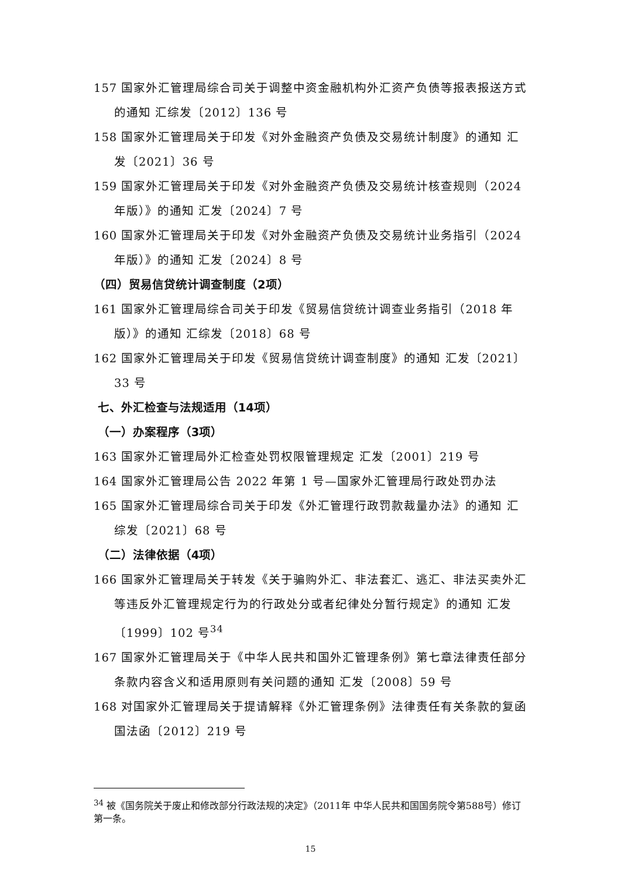157 国家外汇管理局综合司关于调整中资金融机构外汇资产负债等报表报送方式的通知 汇综发〔2012〕136 号
158 国家外汇管理局关于印发《对外金融资产负债及交易统计制度》的通知 汇发〔2021〕36 号
159 国家外汇管理局关于印发《对外金融资产负债及交易统计核查规则（2024 年版）》的通知 汇发〔2024〕7 号
160 国家外汇管理局关于印发《对外金融资产负债及交易统计业务指引（2024 年版）》的通知 汇发〔2024〕8 号
（四）贸易信贷统计调查制度（2项）
161 国家外汇管理局综合司关于印发《贸易信贷统计调查业务指引（2018 年版）》的通知 汇综发〔2018〕68 号
162 国家外汇管理局关于印发《贸易信贷统计调查制度》的通知 汇发〔2021〕33 号
七、外汇检查与法规适用（14项）
（一）办案程序（3项）
163 国家外汇管理局外汇检查处罚权限管理规定 汇发〔2001〕219 号
164 国家外汇管理局公告 2022 年第 1 号—国家外汇管理局行政处罚办法
165 国家外汇管理局综合司关于印发《外汇管理行政罚款裁量办法》的通知 汇综发〔2021〕68 号
（二）法律依据（4项）
166 国家外汇管理局关于转发《关于骗购外汇、非法套汇、逃汇、非法买卖外汇等违反外汇管理规定行为的行政处分或者纪律处分暂行规定》的通知 汇发〔1999〕102 号<sup>34</sup>
167 国家外汇管理局关于《中华人民共和国外汇管理条例》第七章法律责任部分条款内容含义和适用原则有关问题的通知 汇发〔2008〕59 号
168 对国家外汇管理局关于提请解释《外汇管理条例》法律责任有关条款的复函 国法函〔2012〕219 号
<sup>34</sup> 被《国务院关于废止和修改部分行政法规的决定》（2011年 中华人民共和国国务院令第588号）修订第一条。
15